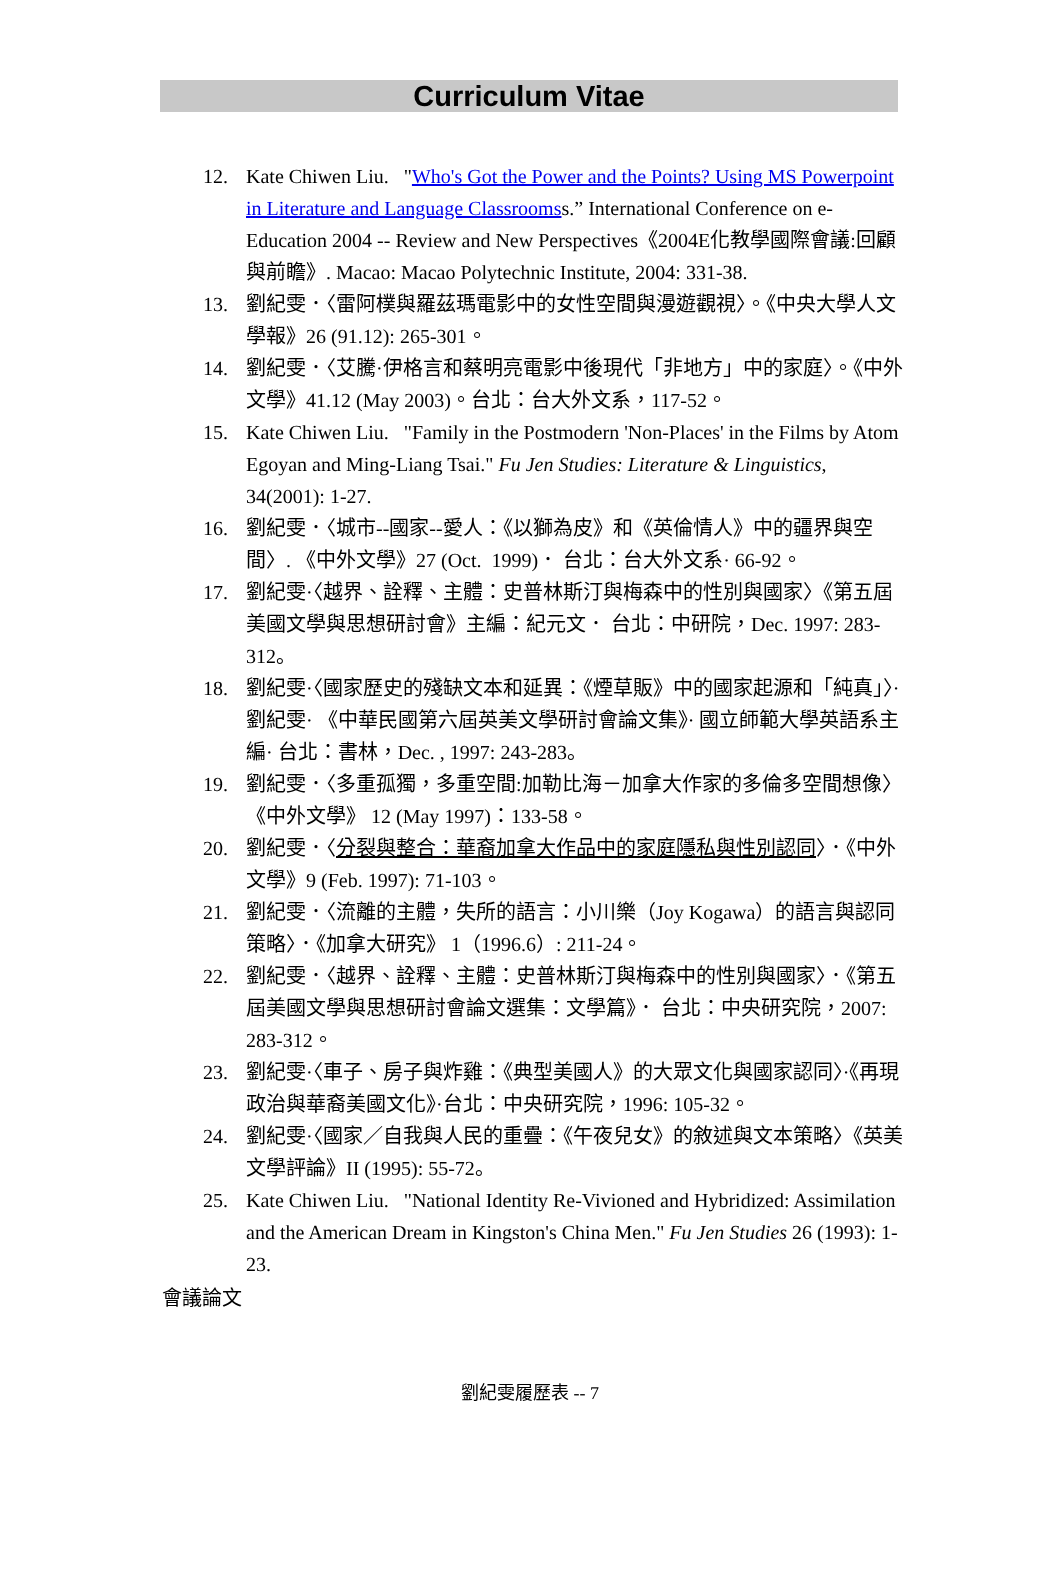Curriculum Vitae
12. Kate Chiwen Liu. "Who's Got the Power and the Points? Using MS Powerpoint in Literature and Language Classroomss.” International Conference on e-Education 2004 -- Review and New Perspectives《2004E化教學國際會議:回顧與前瞻》. Macao: Macao Polytechnic Institute, 2004: 331-38.
13. 劉紀雯．〈雷阿樸與羅茲瑪電影中的女性空間與漫遊觀視〉。《中央大學人文學報》26 (91.12): 265-301。
14. 劉紀雯．〈艾騰·伊格言和蔡明亮電影中後現代「非地方」中的家庭〉。《中外文學》41.12 (May 2003)。台北：台大外文系，117-52。
15. Kate Chiwen Liu. "Family in the Postmodern 'Non-Places' in the Films by Atom Egoyan and Ming-Liang Tsai." Fu Jen Studies: Literature & Linguistics, 34(2001): 1-27.
16. 劉紀雯．〈城市--國家--愛人：《以獅為皮》和《英倫情人》中的疆界與空間〉. 《中外文學》27 (Oct. 1999)． 台北：台大外文系· 66-92。
17. 劉紀雯·〈越界、詮釋、主體：史普林斯汀與梅森中的性別與國家〉《第五屆美國文學與思想研討會》主編：紀元文． 台北：中研院，Dec. 1997: 283-312。
18. 劉紀雯·〈國家歷史的殘缺文本和延異：《煙草販》中的國家起源和「純真」〉·劉紀雯· 《中華民國第六屆英美文學研討會論文集》· 國立師範大學英語系主編· 台北：書林，Dec. , 1997: 243-283。
19. 劉紀雯．〈多重孤獨，多重空間:加勒比海－加拿大作家的多倫多空間想像〉《中外文學》 12 (May 1997)：133-58。
20. 劉紀雯．〈分裂與整合：華裔加拿大作品中的家庭隱私與性別認同〉．《中外文學》9 (Feb. 1997): 71-103。
21. 劉紀雯．〈流離的主體，失所的語言：小川樂（Joy Kogawa）的語言與認同策略〉．《加拿大研究》 1（1996.6）: 211-24。
22. 劉紀雯．〈越界、詮釋、主體：史普林斯汀與梅森中的性別與國家〉．《第五屆美國文學與思想研討會論文選集：文學篇》． 台北：中央研究院，2007: 283-312。
23. 劉紀雯·〈車子、房子與炸雞：《典型美國人》的大眾文化與國家認同〉·《再現政治與華裔美國文化》·台北：中央研究院，1996: 105-32。
24. 劉紀雯·〈國家／自我與人民的重疊：《午夜兒女》的敘述與文本策略〉《英美文學評論》II (1995): 55-72。
25. Kate Chiwen Liu. "National Identity Re-Vivioned and Hybridized: Assimilation and the American Dream in Kingston's China Men." Fu Jen Studies 26 (1993): 1-23.
會議論文
劉紀雯履歷表 -- 7